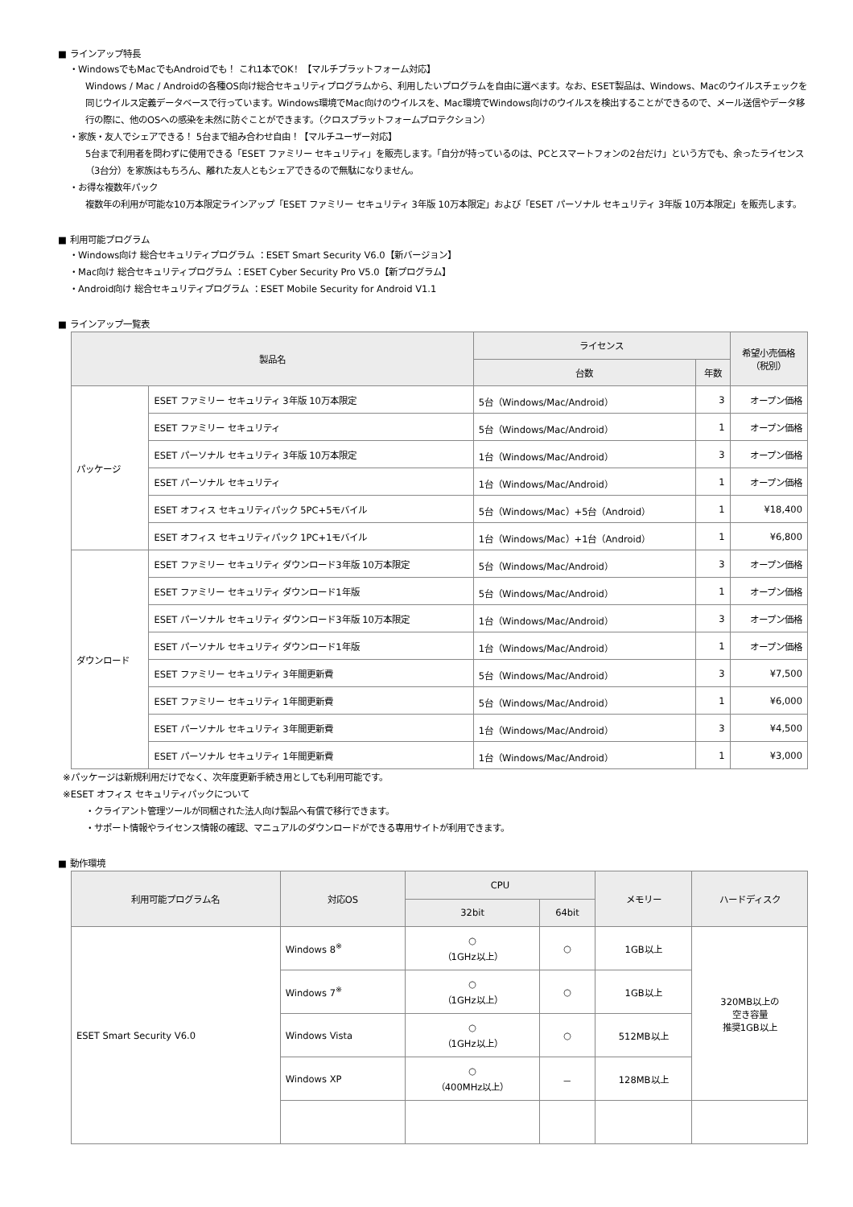■ ラインアップ特長
・WindowsでもMacでもAndroidでも！ これ1本でOK！【マルチプラットフォーム対応】
Windows / Mac / Androidの各種OS向け総合セキュリティプログラムから、利用したいプログラムを自由に選べます。なお、ESET製品は、Windows、Macのウイルスチェックを同じウイルス定義データベースで行っています。Windows環境でMac向けのウイルスを、Mac環境でWindows向けのウイルスを検出することができるので、メール送信やデータ移行の際に、他のOSへの感染を未然に防ぐことができます。（クロスプラットフォームプロテクション）
・家族・友人でシェアできる！ 5台まで組み合わせ自由！【マルチユーザー対応】
5台まで利用者を問わずに使用できる「ESET ファミリー セキュリティ」を販売します。「自分が持っているのは、PCとスマートフォンの2台だけ」という方でも、余ったライセンス（3台分）を家族はもちろん、離れた友人ともシェアできるので無駄になりません。
・お得な複数年パック
複数年の利用が可能な10万本限定ラインアップ「ESET ファミリー セキュリティ 3年版 10万本限定」および「ESET パーソナル セキュリティ 3年版 10万本限定」を販売します。
■ 利用可能プログラム
・Windows向け 総合セキュリティプログラム ：ESET Smart Security V6.0【新バージョン】
・Mac向け 総合セキュリティプログラム ：ESET Cyber Security Pro V5.0【新プログラム】
・Android向け 総合セキュリティプログラム ：ESET Mobile Security for Android V1.1
■ ラインアップ一覧表
| 製品名 | | ライセンス | | 希望小売価格 （税別） |
| --- | --- | --- | --- | --- |
| | | 台数 | 年数 | |
| パッケージ | ESET ファミリー セキュリティ 3年版 10万本限定 | 5台（Windows/Mac/Android） | 3 | オープン価格 |
| | ESET ファミリー セキュリティ | 5台（Windows/Mac/Android） | 1 | オープン価格 |
| | ESET パーソナル セキュリティ 3年版 10万本限定 | 1台（Windows/Mac/Android） | 3 | オープン価格 |
| | ESET パーソナル セキュリティ | 1台（Windows/Mac/Android） | 1 | オープン価格 |
| | ESET オフィス セキュリティパック 5PC+5モバイル | 5台（Windows/Mac）+5台（Android） | 1 | ¥18,400 |
| | ESET オフィス セキュリティパック 1PC+1モバイル | 1台（Windows/Mac）+1台（Android） | 1 | ¥6,800 |
| ダウンロード | ESET ファミリー セキュリティ ダウンロード3年版 10万本限定 | 5台（Windows/Mac/Android） | 3 | オープン価格 |
| | ESET ファミリー セキュリティ ダウンロード1年版 | 5台（Windows/Mac/Android） | 1 | オープン価格 |
| | ESET パーソナル セキュリティ ダウンロード3年版 10万本限定 | 1台（Windows/Mac/Android） | 3 | オープン価格 |
| | ESET パーソナル セキュリティ ダウンロード1年版 | 1台（Windows/Mac/Android） | 1 | オープン価格 |
| | ESET ファミリー セキュリティ 3年間更新費 | 5台（Windows/Mac/Android） | 3 | ¥7,500 |
| | ESET ファミリー セキュリティ 1年間更新費 | 5台（Windows/Mac/Android） | 1 | ¥6,000 |
| | ESET パーソナル セキュリティ 3年間更新費 | 1台（Windows/Mac/Android） | 3 | ¥4,500 |
| | ESET パーソナル セキュリティ 1年間更新費 | 1台（Windows/Mac/Android） | 1 | ¥3,000 |
※パッケージは新規利用だけでなく、次年度更新手続き用としても利用可能です。
※ESET オフィス セキュリティパックについて
・クライアント管理ツールが同梱された法人向け製品へ有償で移行できます。
・サポート情報やライセンス情報の確認、マニュアルのダウンロードができる専用サイトが利用できます。
■ 動作環境
| 利用可能プログラム名 | 対応OS | CPU | | メモリー | ハードディスク |
| --- | --- | --- | --- | --- | --- |
| | | 32bit | 64bit | | |
| ESET Smart Security V6.0 | Windows 8<sup>※</sup> | ○ （1GHz以上） | ○ | 1GB以上 | 320MB以上の 空き容量 推奨1GB以上 |
| | Windows 7<sup>※</sup> | ○ （1GHz以上） | ○ | 1GB以上 | |
| | Windows Vista | ○ （1GHz以上） | ○ | 512MB以上 | |
| | Windows XP | ○ （400MHz以上） | － | 128MB以上 | |